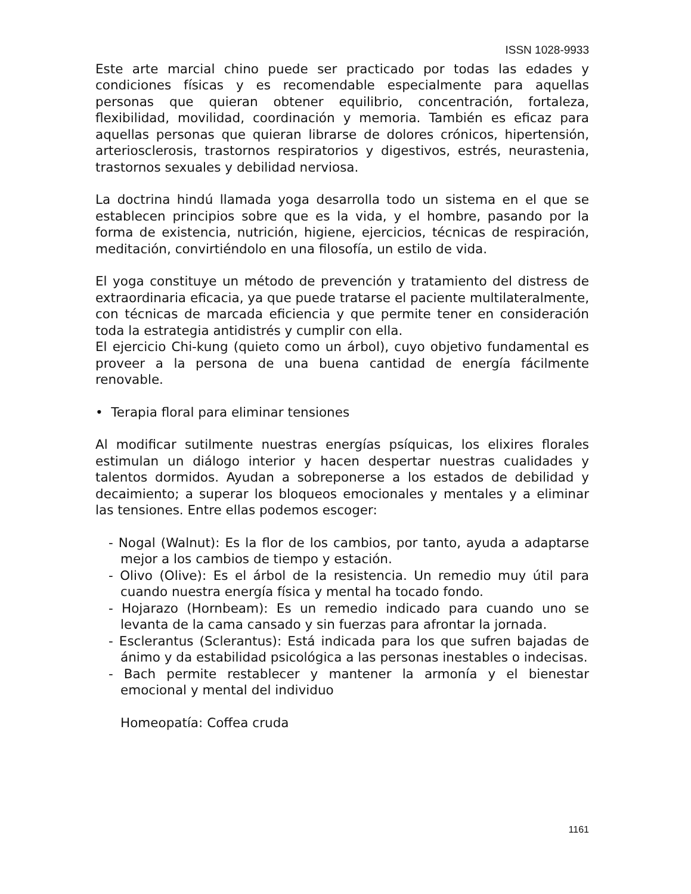ISSN 1028-9933
Este arte marcial chino puede ser practicado por todas las edades y condiciones físicas y es recomendable especialmente para aquellas personas que quieran obtener equilibrio, concentración, fortaleza, flexibilidad, movilidad, coordinación y memoria. También es eficaz para aquellas personas que quieran librarse de dolores crónicos, hipertensión, arteriosclerosis, trastornos respiratorios y digestivos, estrés, neurastenia, trastornos sexuales y debilidad nerviosa.
La doctrina hindú llamada yoga desarrolla todo un sistema en el que se establecen principios sobre que es la vida, y el hombre, pasando por la forma de existencia, nutrición, higiene, ejercicios, técnicas de respiración, meditación, convirtiéndolo en una filosofía, un estilo de vida.
El yoga constituye un método de prevención y tratamiento del distress de extraordinaria eficacia, ya que puede tratarse el paciente multilateralmente, con técnicas de marcada eficiencia y que permite tener en consideración toda la estrategia antidistrés y cumplir con ella.
El ejercicio Chi-kung (quieto como un árbol), cuyo objetivo fundamental es proveer a la persona de una buena cantidad de energía fácilmente renovable.
• Terapia floral para eliminar tensiones
Al modificar sutilmente nuestras energías psíquicas, los elixires florales estimulan un diálogo interior y hacen despertar nuestras cualidades y talentos dormidos. Ayudan a sobreponerse a los estados de debilidad y decaimiento; a superar los bloqueos emocionales y mentales y a eliminar las tensiones. Entre ellas podemos escoger:
- Nogal (Walnut): Es la flor de los cambios, por tanto, ayuda a adaptarse mejor a los cambios de tiempo y estación.
- Olivo (Olive): Es el árbol de la resistencia. Un remedio muy útil para cuando nuestra energía física y mental ha tocado fondo.
- Hojarazo (Hornbeam): Es un remedio indicado para cuando uno se levanta de la cama cansado y sin fuerzas para afrontar la jornada.
- Esclerantus (Sclerantus): Está indicada para los que sufren bajadas de ánimo y da estabilidad psicológica a las personas inestables o indecisas.
- Bach permite restablecer y mantener la armonía y el bienestar emocional y mental del individuo
Homeopatía: Coffea cruda
1161